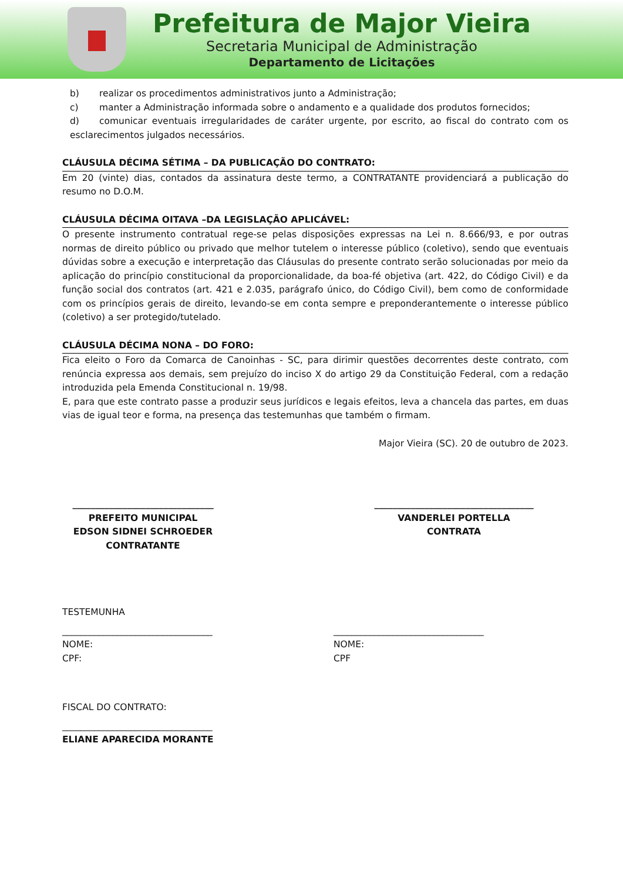Prefeitura de Major Vieira
Secretaria Municipal de Administração
Departamento de Licitações
b) realizar os procedimentos administrativos junto a Administração;
c) manter a Administração informada sobre o andamento e a qualidade dos produtos fornecidos;
d) comunicar eventuais irregularidades de caráter urgente, por escrito, ao fiscal do contrato com os esclarecimentos julgados necessários.
CLÁUSULA DÉCIMA SÉTIMA – DA PUBLICAÇÃO DO CONTRATO:
Em 20 (vinte) dias, contados da assinatura deste termo, a CONTRATANTE providenciará a publicação do resumo no D.O.M.
CLÁUSULA DÉCIMA OITAVA –DA LEGISLAÇÃO APLICÁVEL:
O presente instrumento contratual rege-se pelas disposições expressas na Lei n. 8.666/93, e por outras normas de direito público ou privado que melhor tutelem o interesse público (coletivo), sendo que eventuais dúvidas sobre a execução e interpretação das Cláusulas do presente contrato serão solucionadas por meio da aplicação do princípio constitucional da proporcionalidade, da boa-fé objetiva (art. 422, do Código Civil) e da função social dos contratos (art. 421 e 2.035, parágrafo único, do Código Civil), bem como de conformidade com os princípios gerais de direito, levando-se em conta sempre e preponderantemente o interesse público (coletivo) a ser protegido/tutelado.
CLÁUSULA DÉCIMA NONA – DO FORO:
Fica eleito o Foro da Comarca de Canoinhas - SC, para dirimir questões decorrentes deste contrato, com renúncia expressa aos demais, sem prejuízo do inciso X do artigo 29 da Constituição Federal, com a redação introduzida pela Emenda Constitucional n. 19/98.
E, para que este contrato passe a produzir seus jurídicos e legais efeitos, leva a chancela das partes, em duas vias de igual teor e forma, na presença das testemunhas que também o firmam.
Major Vieira (SC). 20 de outubro de 2023.
_______________________________
PREFEITO MUNICIPAL
EDSON SIDNEI SCHROEDER
CONTRATANTE
___________________________________
VANDERLEI PORTELLA
CONTRATA
TESTEMUNHA
_________________________________
NOME:
CPF:
_________________________________
NOME:
CPF
FISCAL DO CONTRATO:
_________________________________
ELIANE APARECIDA MORANTE